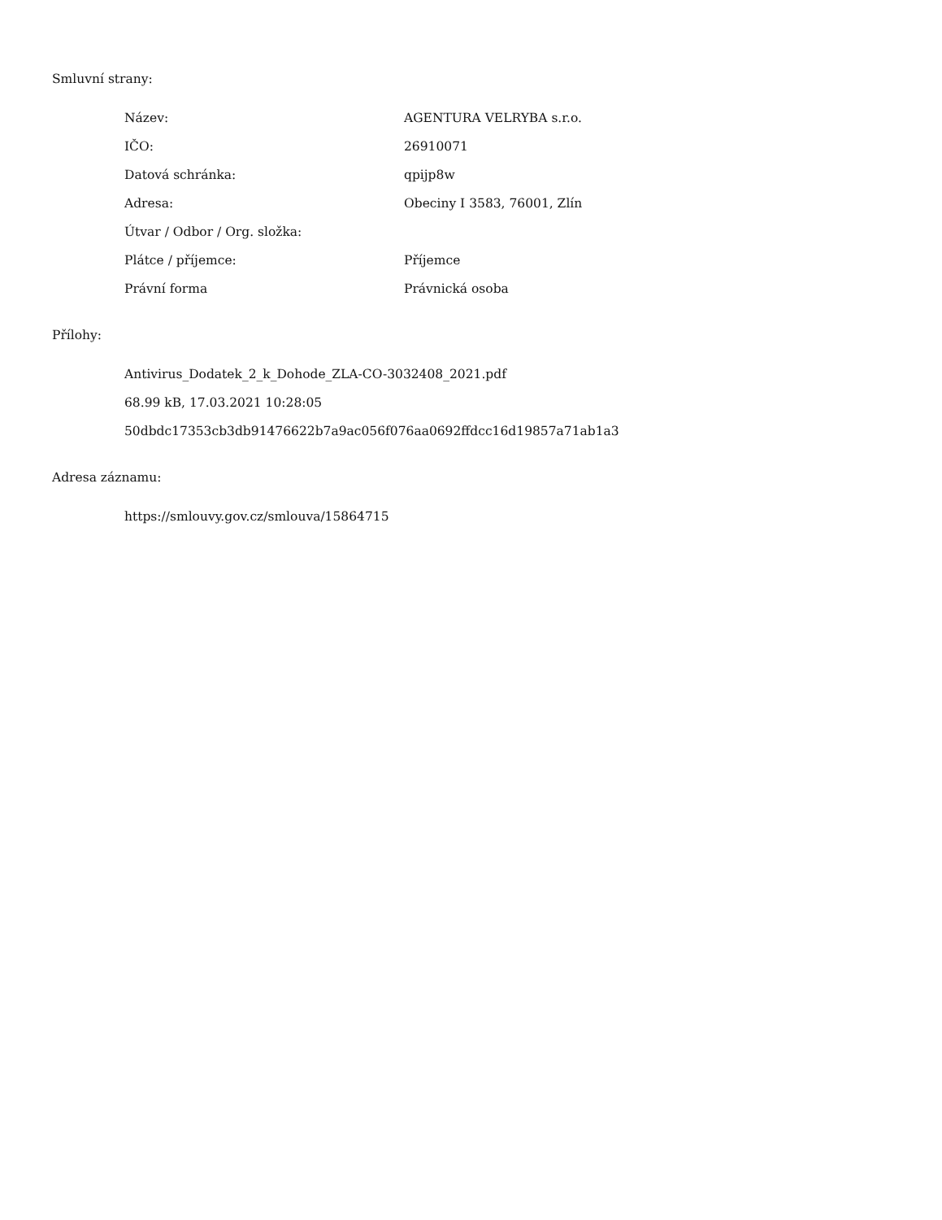Smluvní strany:
| Název: | AGENTURA VELRYBA s.r.o. |
| IČO: | 26910071 |
| Datová schránka: | qpijp8w |
| Adresa: | Obeciny I 3583, 76001, Zlín |
| Útvar / Odbor / Org. složka: | |
| Plátce / příjemce: | Příjemce |
| Právní forma | Právnická osoba |
Přílohy:
Antivirus_Dodatek_2_k_Dohode_ZLA-CO-3032408_2021.pdf
68.99 kB, 17.03.2021 10:28:05
50dbdc17353cb3db91476622b7a9ac056f076aa0692ffdcc16d19857a71ab1a3
Adresa záznamu:
https://smlouvy.gov.cz/smlouva/15864715